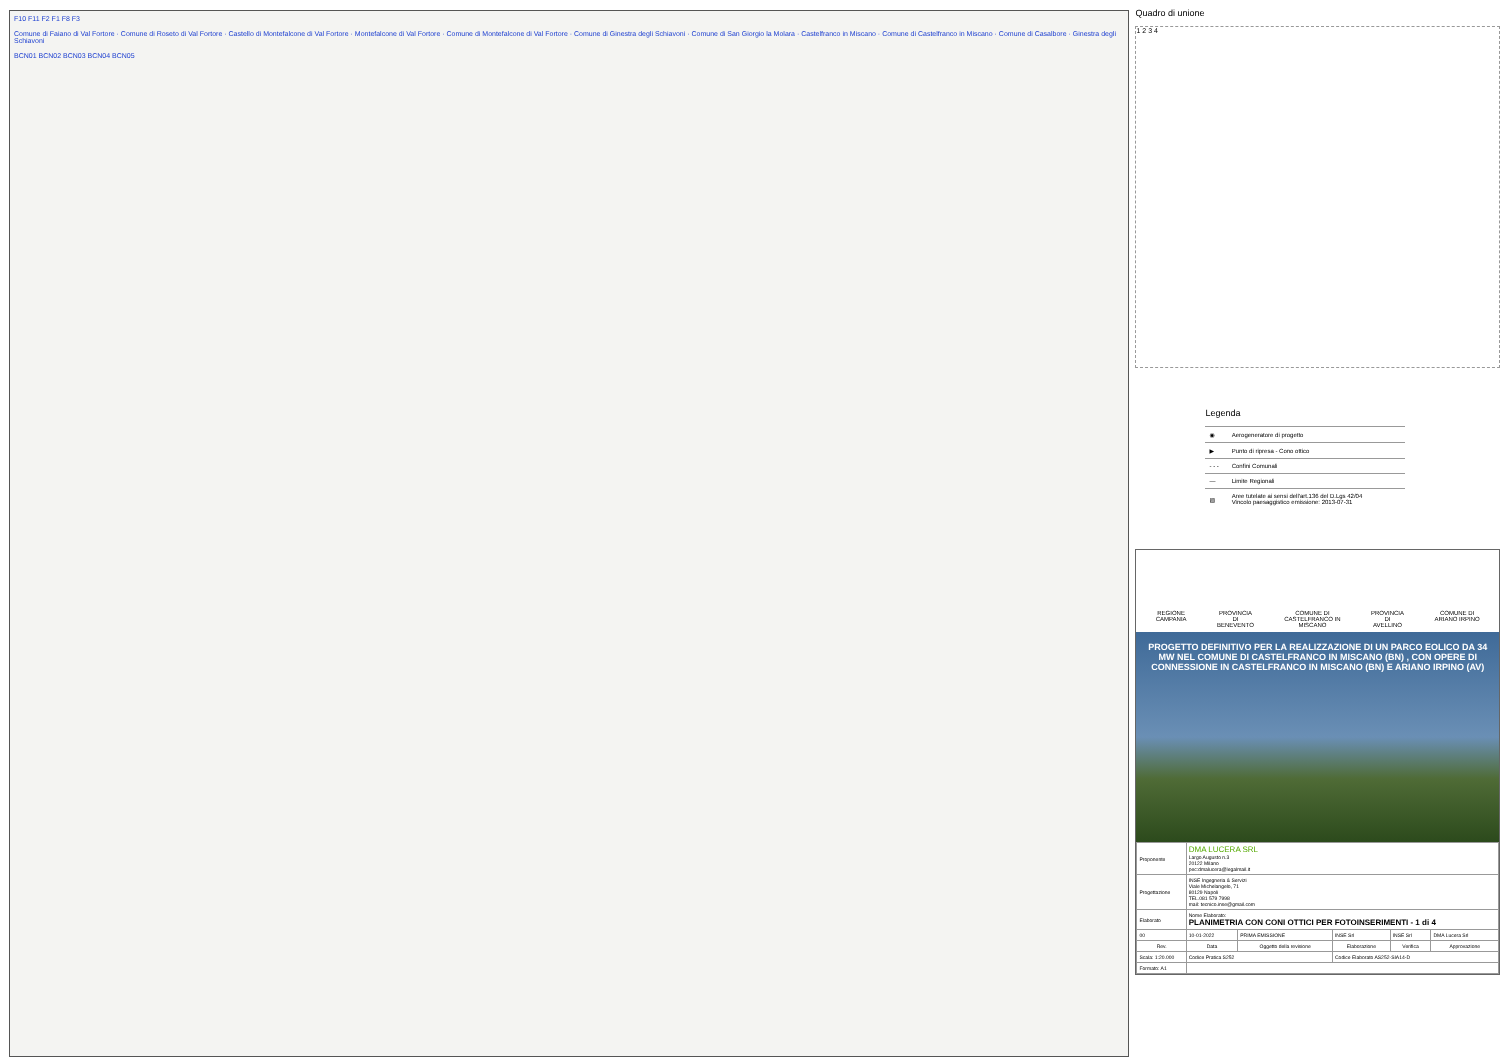F10 F11 F2 F1 F8 F3
Comune di Faiano di Val Fortore · Comune di Roseto di Val Fortore · Castello di Montefalcone di Val Fortore · Montefalcone di Val Fortore · Comune di Montefalcone di Val Fortore · Comune di Ginestra degli Schiavoni · Comune di San Giorgio la Molara · Castelfranco in Miscano · Comune di Castelfranco in Miscano · Comune di Casalbore · Ginestra degli Schiavoni
BCN01 BCN02 BCN03 BCN04 BCN05
Quadro di unione
1 2 3 4
Legenda
| ◉ | Aerogeneratore di progetto |
| ▶ | Punto di ripresa - Cono ottico |
| - - - | Confini Comunali |
| — | Limite Regionali |
| ▨ | Aree tutelate ai sensi dell'art.136 del D.Lgs 42/04 Vincolo paesaggistico emissione: 2013-07-31 |
REGIONE
CAMPANIA PROVINCIA
DI
BENEVENTO COMUNE DI
CASTELFRANCO IN
MISCANO PROVINCIA
DI
AVELLINO COMUNE DI
ARIANO IRPINO
PROGETTO DEFINITIVO PER LA REALIZZAZIONE DI UN PARCO EOLICO DA 34 MW NEL COMUNE DI CASTELFRANCO IN MISCANO (BN) , CON OPERE DI CONNESSIONE IN CASTELFRANCO IN MISCANO (BN) E ARIANO IRPINO (AV)
| Proponente | DMA LUCERA SRL Largo Augusto n.3 20122 Milano pec:dmalucera@legalmail.it | | | | |
| Progettazione | INSE Ingegneria & Servizi Viale Michelangelo, 71 80129 Napoli TEL.081 579 7998 mail: tecnico.inse@gmail.com | | | | |
| Elaborato | Nome Elaborato: PLANIMETRIA CON CONI OTTICI PER FOTOINSERIMENTI - 1 di 4 | | | | |
| 00 | 10-01-2022 | PRIMA EMISSIONE | INSE Srl | INSE Srl | DMA Lucera Srl |
| Rev. | Data | Oggetto della revisione | Elaborazione | Verifica | Approvazione |
| Scala: 1:20.000 | Codice Pratica S252 | | Codice Elaborato AS252-SIA14-D | | |
| Formato: A1 | | | | | |